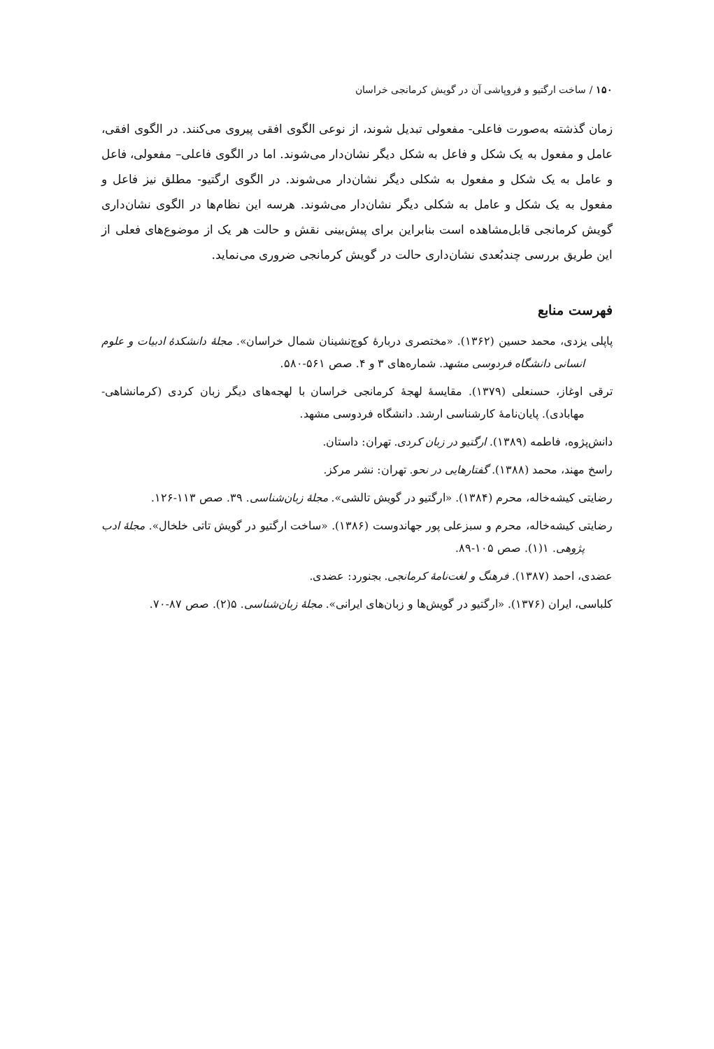۱۵۰ / ساخت ارگتیو و فروپاشی آن در گویش کرمانجی خراسان
زمان گذشته به‌صورت فاعلی- مفعولی تبدیل شوند، از نوعی الگوی افقی پیروی می‌کنند. در الگوی افقی، عامل و مفعول به یک شکل و فاعل به شکل دیگر نشان‌دار می‌شوند. اما در الگوی فاعلی– مفعولی، فاعل و عامل به یک شکل و مفعول به شکلی دیگر نشان‌دار می‌شوند. در الگوی ارگتیو- مطلق نیز فاعل و مفعول به یک شکل و عامل به شکلی دیگر نشان‌دار می‌شوند. هرسه این نظام‌ها در الگوی نشان‌داری گویش کرمانجی قابل‌مشاهده است بنابراین برای پیش‌بینی نقش و حالت هر یک از موضوع‌های فعلی از این طریق بررسی چندبُعدی نشان‌داری حالت در گویش کرمانجی ضروری می‌نماید.
فهرست منابع
پاپلی یزدی، محمد حسین (۱۳۶۲). «مختصری دربارهٔ کوچ‌نشینان شمال خراسان». مجلهٔ دانشکدهٔ ادبیات و علوم انسانی دانشگاه فردوسی مشهد. شماره‌های ۳ و ۴. صص ۵۶۱-۵۸۰.
ترقی اوغاز، حسنعلی (۱۳۷۹). مقایسهٔ لهجهٔ کرمانجی خراسان با لهجه‌های دیگر زبان کردی (کرمانشاهی-مهابادی). پایان‌نامهٔ کارشناسی ارشد. دانشگاه فردوسی مشهد.
دانش‌پژوه، فاطمه (۱۳۸۹). ارگتیو در زبان کردی. تهران: داستان.
راسخ مهند، محمد (۱۳۸۸). گفتارهایی در نحو. تهران: نشر مرکز.
رضایتی کیشه‌خاله، محرم (۱۳۸۴). «ارگتیو در گویش تالشی». مجلهٔ زبان‌شناسی. ۳۹. صص ۱۱۳-۱۲۶.
رضایتی کیشه‌خاله، محرم و سبزعلی پور جهاندوست (۱۳۸۶). «ساخت ارگتیو در گویش تاتی خلخال». مجلهٔ ادب پژوهی. ۱(۱). صص ۱۰۵-۸۹.
عضدی، احمد (۱۳۸۷). فرهنگ و لغت‌نامهٔ کرمانجی. بجنورد: عضدی.
کلباسی، ایران (۱۳۷۶). «ارگتیو در گویش‌ها و زبان‌های ایرانی». مجلهٔ زبان‌شناسی. ۵(۲). صص ۸۷-۷۰.